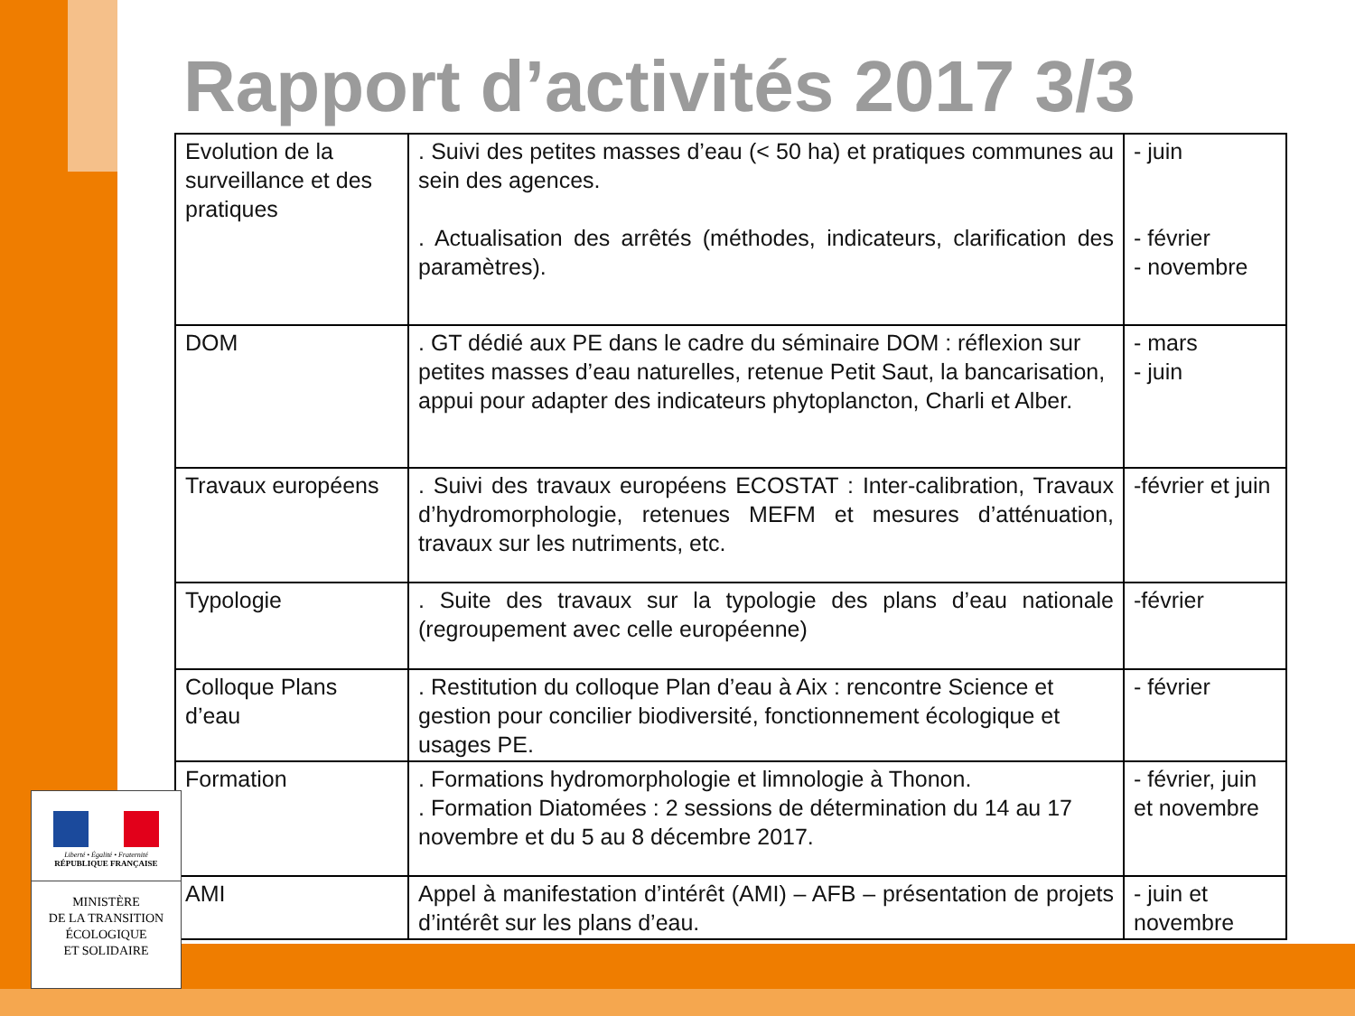Rapport d’activités 2017 3/3
| Evolution de la surveillance et des pratiques | . Suivi des petites masses d’eau (< 50 ha) et pratiques communes au sein des agences. . Actualisation des arrêtés (méthodes, indicateurs, clarification des paramètres). | - juin - février - novembre |
| DOM | . GT dédié aux PE dans le cadre du séminaire DOM : réflexion sur petites masses d’eau naturelles, retenue Petit Saut, la bancarisation, appui pour adapter des indicateurs phytoplancton, Charli et Alber. | - mars - juin |
| Travaux européens | . Suivi des travaux européens ECOSTAT : Inter-calibration, Travaux d’hydromorphologie, retenues MEFM et mesures d’atténuation, travaux sur les nutriments, etc. | -février et juin |
| Typologie | . Suite des travaux sur la typologie des plans d’eau nationale (regroupement avec celle européenne) | -février |
| Colloque Plans d’eau | . Restitution du colloque Plan d’eau à Aix : rencontre Science et gestion pour concilier biodiversité, fonctionnement écologique et usages PE. | - février |
| Formation | . Formations hydromorphologie et limnologie à Thonon. . Formation Diatomées : 2 sessions de détermination du 14 au 17 novembre et du 5 au 8 décembre 2017. | - février, juin et novembre |
| AMI | Appel à manifestation d’intérêt (AMI) – AFB – présentation de projets d’intérêt sur les plans d’eau. | - juin et novembre |
Liberté • Égalité • Fraternité
RÉPUBLIQUE FRANÇAISE
MINISTÈRE
DE LA TRANSITION
ÉCOLOGIQUE
ET SOLIDAIRE